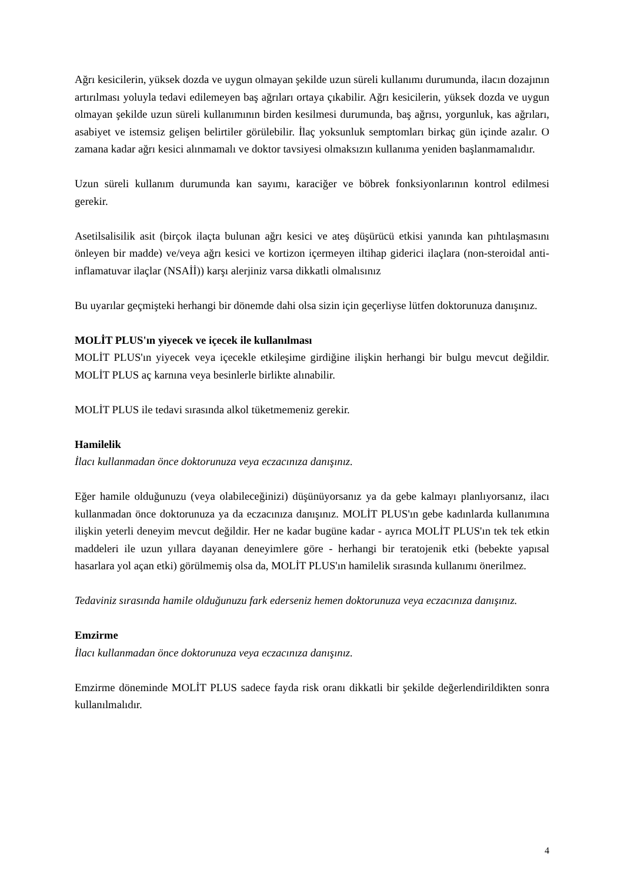Ağrı kesicilerin, yüksek dozda ve uygun olmayan şekilde uzun süreli kullanımı durumunda, ilacın dozajının artırılması yoluyla tedavi edilemeyen baş ağrıları ortaya çıkabilir. Ağrı kesicilerin, yüksek dozda ve uygun olmayan şekilde uzun süreli kullanımının birden kesilmesi durumunda, baş ağrısı, yorgunluk, kas ağrıları, asabiyet ve istemsiz gelişen belirtiler görülebilir. İlaç yoksunluk semptomları birkaç gün içinde azalır. O zamana kadar ağrı kesici alınmamalı ve doktor tavsiyesi olmaksızın kullanıma yeniden başlanmamalıdır.
Uzun süreli kullanım durumunda kan sayımı, karaciğer ve böbrek fonksiyonlarının kontrol edilmesi gerekir.
Asetilsalisilik asit (birçok ilaçta bulunan ağrı kesici ve ateş düşürücü etkisi yanında kan pıhtılaşmasını önleyen bir madde) ve/veya ağrı kesici ve kortizon içermeyen iltihap giderici ilaçlara (non-steroidal anti-inflamatuvar ilaçlar (NSAİİ)) karşı alerjiniz varsa dikkatli olmalısınız
Bu uyarılar geçmişteki herhangi bir dönemde dahi olsa sizin için geçerliyse lütfen doktorunuza danışınız.
MOLİT PLUS'ın yiyecek ve içecek ile kullanılması
MOLİT PLUS'ın yiyecek veya içecekle etkileşime girdiğine ilişkin herhangi bir bulgu mevcut değildir. MOLİT PLUS aç karnına veya besinlerle birlikte alınabilir.
MOLİT PLUS ile tedavi sırasında alkol tüketmemeniz gerekir.
Hamilelik
İlacı kullanmadan önce doktorunuza veya eczacınıza danışınız.
Eğer hamile olduğunuzu (veya olabileceğinizi) düşünüyorsanız ya da gebe kalmayı planlıyorsanız, ilacı kullanmadan önce doktorunuza ya da eczacınıza danışınız. MOLİT PLUS'ın gebe kadınlarda kullanımına ilişkin yeterli deneyim mevcut değildir. Her ne kadar bugüne kadar - ayrıca MOLİT PLUS'ın tek tek etkin maddeleri ile uzun yıllara dayanan deneyimlere göre - herhangi bir teratojenik etki (bebekte yapısal hasarlara yol açan etki) görülmemiş olsa da, MOLİT PLUS'ın hamilelik sırasında kullanımı önerilmez.
Tedaviniz sırasında hamile olduğunuzu fark ederseniz hemen doktorunuza veya eczacınıza danışınız.
Emzirme
İlacı kullanmadan önce doktorunuza veya eczacınıza danışınız.
Emzirme döneminde MOLİT PLUS sadece fayda risk oranı dikkatli bir şekilde değerlendirildikten sonra kullanılmalıdır.
4